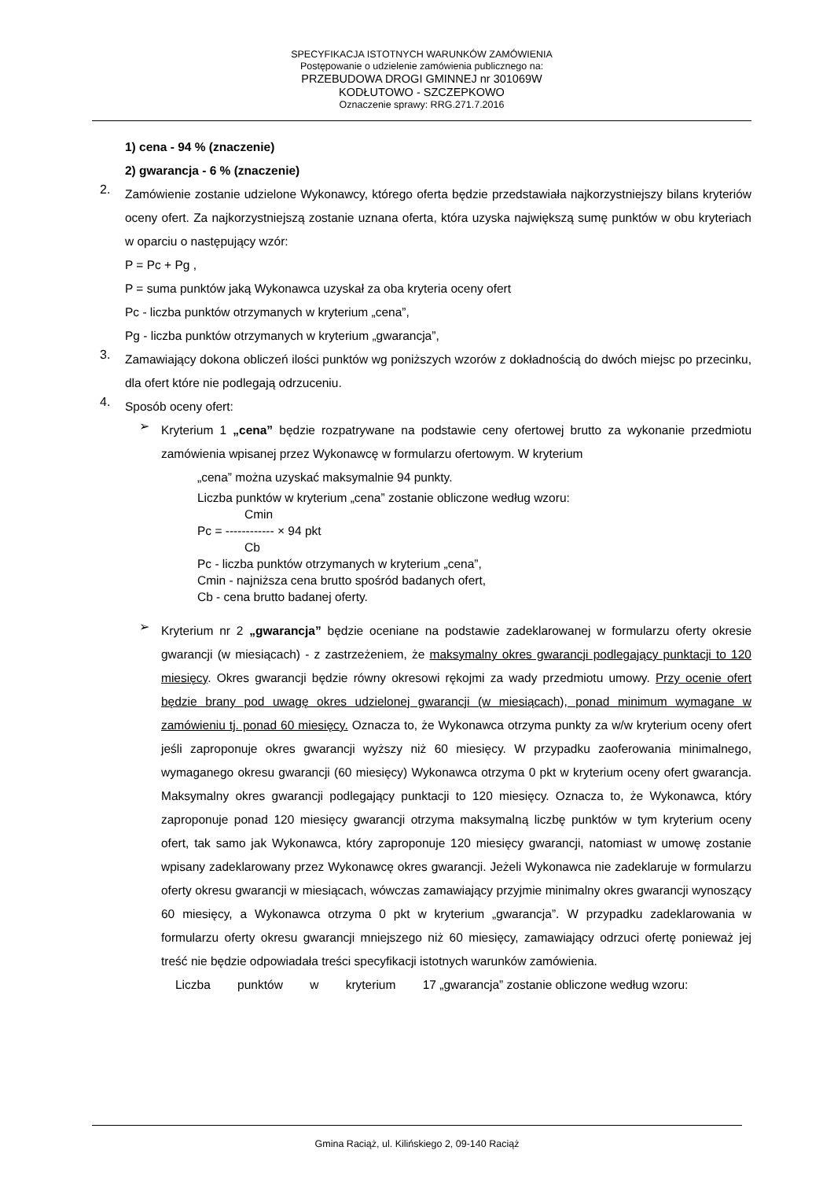SPECYFIKACJA ISTOTNYCH WARUNKÓW ZAMÓWIENIA
Postępowanie o udzielenie zamówienia publicznego na:
PRZEBUDOWA DROGI GMINNEJ nr 301069W
KODŁUTOWO - SZCZEPKOWO
Oznaczenie sprawy: RRG.271.7.2016
1) cena - 94 % (znaczenie)
2) gwarancja - 6 % (znaczenie)
2.
Zamówienie zostanie udzielone Wykonawcy, którego oferta będzie przedstawiała najkorzystniejszy bilans kryteriów oceny ofert. Za najkorzystniejszą zostanie uznana oferta, która uzyska największą sumę punktów w obu kryteriach w oparciu o następujący wzór:
P = Pc + Pg ,
P = suma punktów jaką Wykonawca uzyskał za oba kryteria oceny ofert
Pc - liczba punktów otrzymanych w kryterium „cena”,
Pg - liczba punktów otrzymanych w kryterium „gwarancja”,
3.
Zamawiający dokona obliczeń ilości punktów wg poniższych wzorów z dokładnością do dwóch miejsc po przecinku, dla ofert które nie podlegają odrzuceniu.
4.
Sposób oceny ofert:
➢
Kryterium 1 „cena” będzie rozpatrywane na podstawie ceny ofertowej brutto za wykonanie przedmiotu zamówienia wpisanej przez Wykonawcę w formularzu ofertowym. W kryterium
„cena” można uzyskać maksymalnie 94 punkty.
Liczba punktów w kryterium „cena” zostanie obliczone według wzoru:
Cmin
Pc = ------------ × 94 pkt
Cb
Pc - liczba punktów otrzymanych w kryterium „cena”,
Cmin - najniższa cena brutto spośród badanych ofert,
Cb - cena brutto badanej oferty.
➢
Kryterium nr 2 „gwarancja” będzie oceniane na podstawie zadeklarowanej w formularzu oferty okresie gwarancji (w miesiącach) - z zastrzeżeniem, że maksymalny okres gwarancji podlegający punktacji to 120 miesięcy. Okres gwarancji będzie równy okresowi rękojmi za wady przedmiotu umowy. Przy ocenie ofert będzie brany pod uwagę okres udzielonej gwarancji (w miesiącach), ponad minimum wymagane w zamówieniu tj. ponad 60 miesięcy. Oznacza to, że Wykonawca otrzyma punkty za w/w kryterium oceny ofert jeśli zaproponuje okres gwarancji wyższy niż 60 miesięcy. W przypadku zaoferowania minimalnego, wymaganego okresu gwarancji (60 miesięcy) Wykonawca otrzyma 0 pkt w kryterium oceny ofert gwarancja. Maksymalny okres gwarancji podlegający punktacji to 120 miesięcy. Oznacza to, że Wykonawca, który zaproponuje ponad 120 miesięcy gwarancji otrzyma maksymalną liczbę punktów w tym kryterium oceny ofert, tak samo jak Wykonawca, który zaproponuje 120 miesięcy gwarancji, natomiast w umowę zostanie wpisany zadeklarowany przez Wykonawcę okres gwarancji. Jeżeli Wykonawca nie zadeklaruje w formularzu oferty okresu gwarancji w miesiącach, wówczas zamawiający przyjmie minimalny okres gwarancji wynoszący 60 miesięcy, a Wykonawca otrzyma 0 pkt w kryterium „gwarancja”. W przypadku zadeklarowania w formularzu oferty okresu gwarancji mniejszego niż 60 miesięcy, zamawiający odrzuci ofertę ponieważ jej treść nie będzie odpowiadała treści specyfikacji istotnych warunków zamówienia.
Liczba punktów w kryterium 17 „gwarancja” zostanie obliczone według wzoru:
Gmina Raciąż, ul. Kilińskiego 2, 09-140 Raciąż